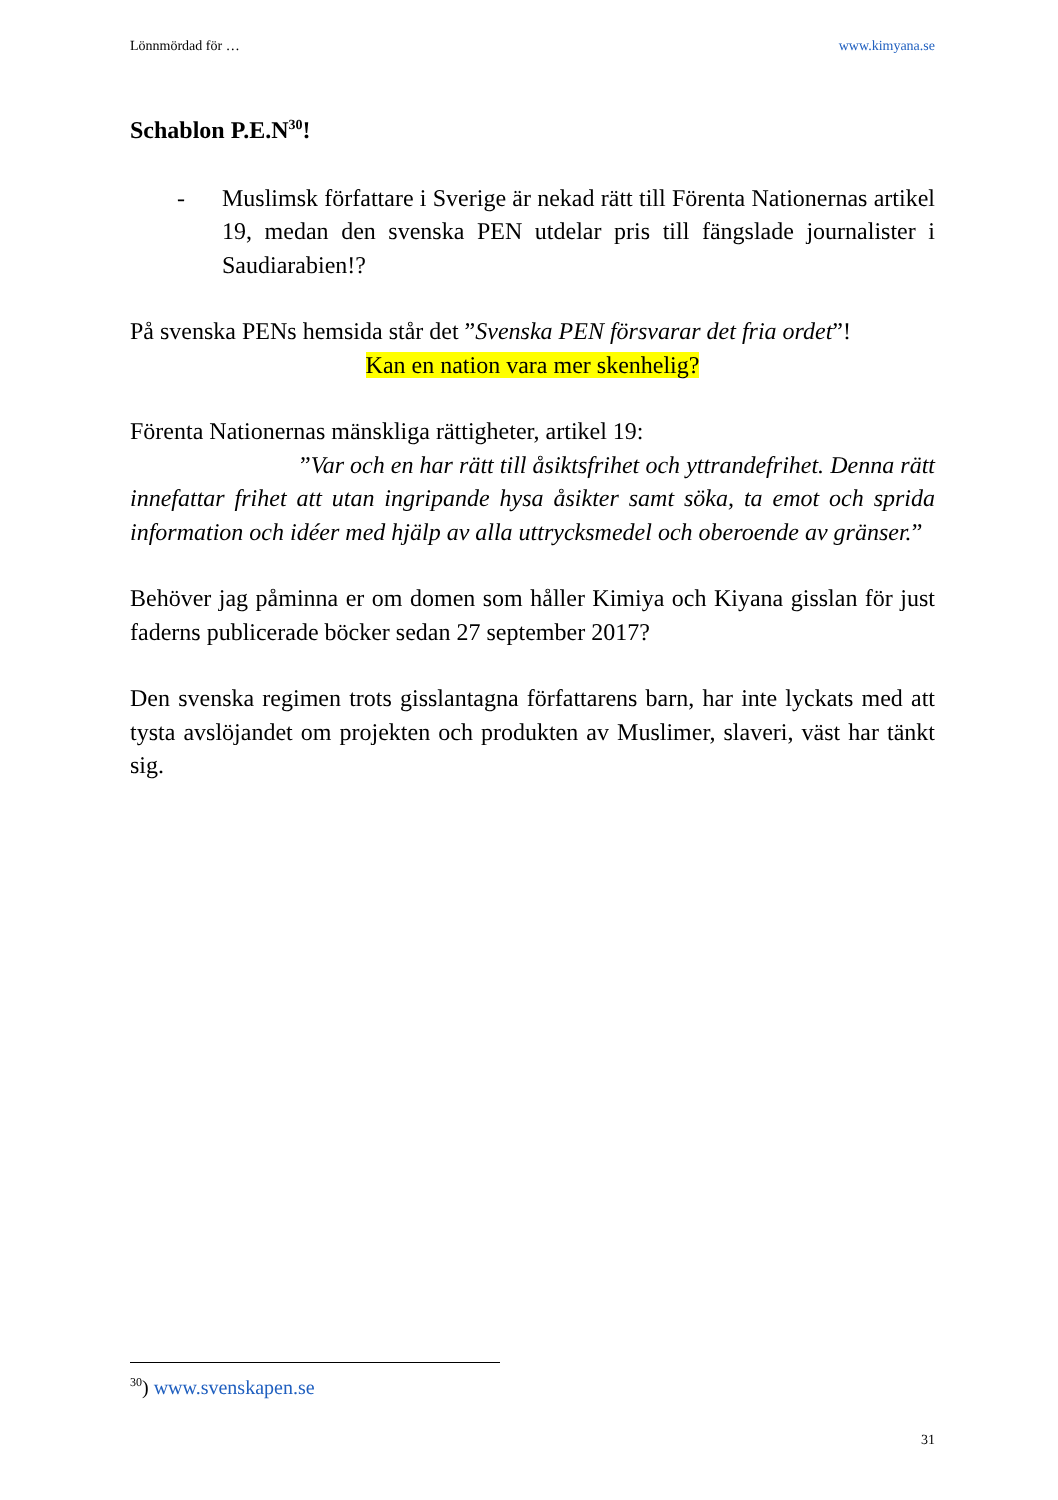Lönnmördad för … www.kimyana.se
Schablon P.E.N<sup>30</sup>!
- Muslimsk författare i Sverige är nekad rätt till Förenta Nationernas artikel 19, medan den svenska PEN utdelar pris till fängslade journalister i Saudiarabien!?
På svenska PENs hemsida står det ”Svenska PEN försvarar det fria ordet”!
Kan en nation vara mer skenhelig?
Förenta Nationernas mänskliga rättigheter, artikel 19:
”Var och en har rätt till åsiktsfrihet och yttrandefrihet. Denna rätt innefattar frihet att utan ingripande hysa åsikter samt söka, ta emot och sprida information och idéer med hjälp av alla uttrycksmedel och oberoende av gränser.”
Behöver jag påminna er om domen som håller Kimiya och Kiyana gisslan för just faderns publicerade böcker sedan 27 september 2017?
Den svenska regimen trots gisslantagna författarens barn, har inte lyckats med att tysta avslöjandet om projekten och produkten av Muslimer, slaveri, väst har tänkt sig.
<sup>30</sup>) www.svenskapen.se
31